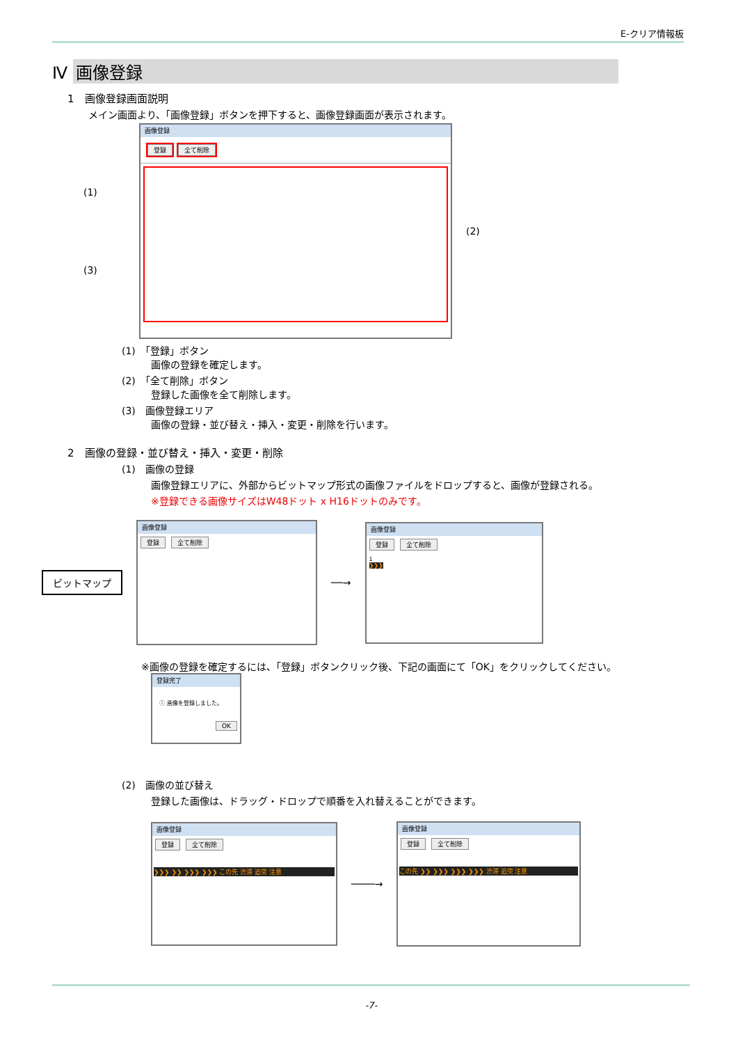E-クリア情報板
Ⅳ 画像登録
1　画像登録画面説明
メイン画面より、「画像登録」ボタンを押下すると、画像登録画面が表示されます。
(1)
(3)
画像登録
登録 全て削除
(2)
(1)　「登録」ボタン
　　　画像の登録を確定します。
(2)　「全て削除」ボタン
　　　登録した画像を全て削除します。
(3)　画像登録エリア
　　　画像の登録・並び替え・挿入・変更・削除を行います。
2　画像の登録・並び替え・挿入・変更・削除
(1)　画像の登録
　　　画像登録エリアに、外部からビットマップ形式の画像ファイルをドロップすると、画像が登録される。
　　　※登録できる画像サイズはW48ドット x H16ドットのみです。
ビットマップ
画像登録
登録 全て削除
──→
画像登録
登録 全て削除
1
❯❯❯
※画像の登録を確定するには、「登録」ボタンクリック後、下記の画面にて「OK」をクリックしてください。
登録完了
ⓘ 画像を登録しました。
OK
(2)　画像の並び替え
　　　登録した画像は、ドラッグ・ドロップで順番を入れ替えることができます。
画像登録
登録 全て削除
❯❯❯ ❯❯ ❯❯❯ ❯❯❯ この先 渋滞 追突 注意
────→
画像登録
登録 全て削除
この先 ❯❯ ❯❯❯ ❯❯❯ ❯❯❯ 渋滞 追突 注意
-7-